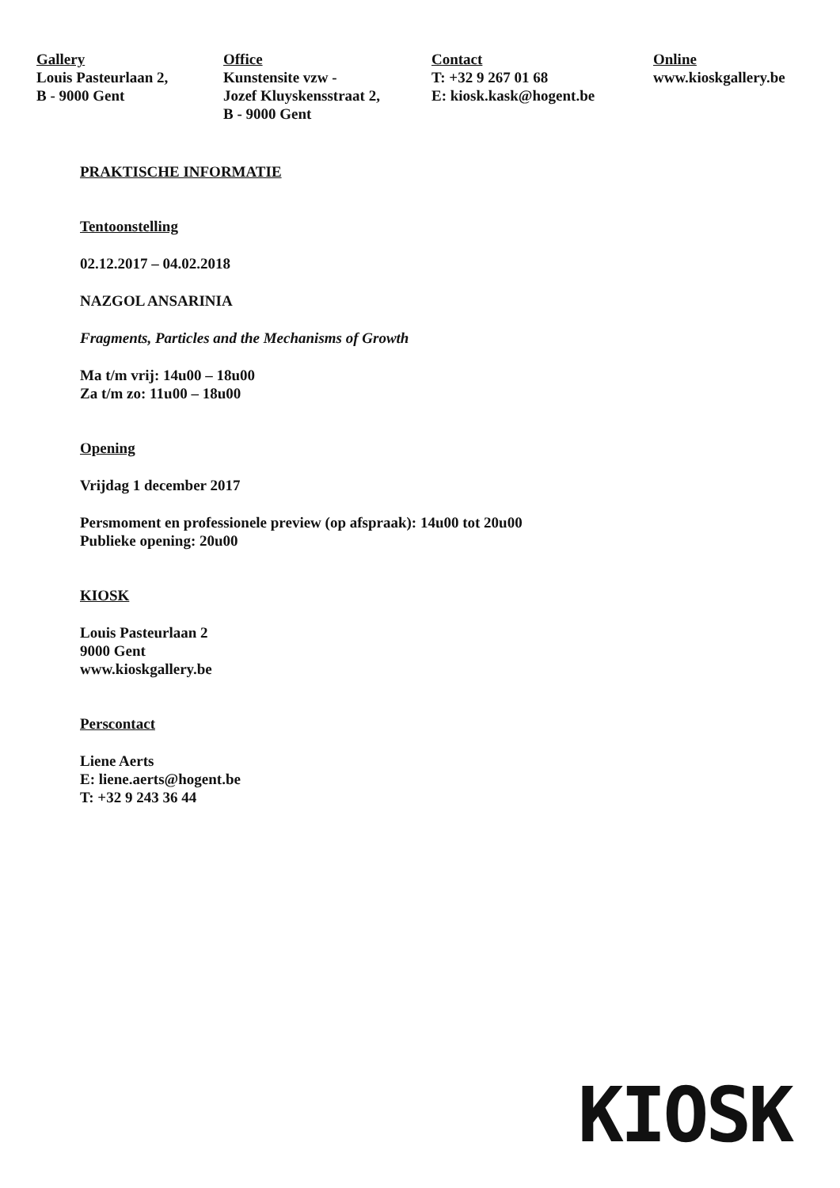Gallery
Louis Pasteurlaan 2,
B - 9000 Gent
Office
Kunstensite vzw -
Jozef Kluyskensstraat 2,
B - 9000 Gent
Contact
T: +32 9 267 01 68
E: kiosk.kask@hogent.be
Online
www.kioskgallery.be
PRAKTISCHE INFORMATIE
Tentoonstelling
02.12.2017 – 04.02.2018
NAZGOL ANSARINIA
Fragments, Particles and the Mechanisms of Growth
Ma t/m vrij: 14u00 – 18u00
Za t/m zo: 11u00 – 18u00
Opening
Vrijdag 1 december 2017
Persmoment en professionele preview (op afspraak): 14u00 tot 20u00
Publieke opening: 20u00
KIOSK
Louis Pasteurlaan 2
9000 Gent
www.kioskgallery.be
Perscontact
Liene Aerts
E: liene.aerts@hogent.be
T: +32 9 243 36 44
KIOSK